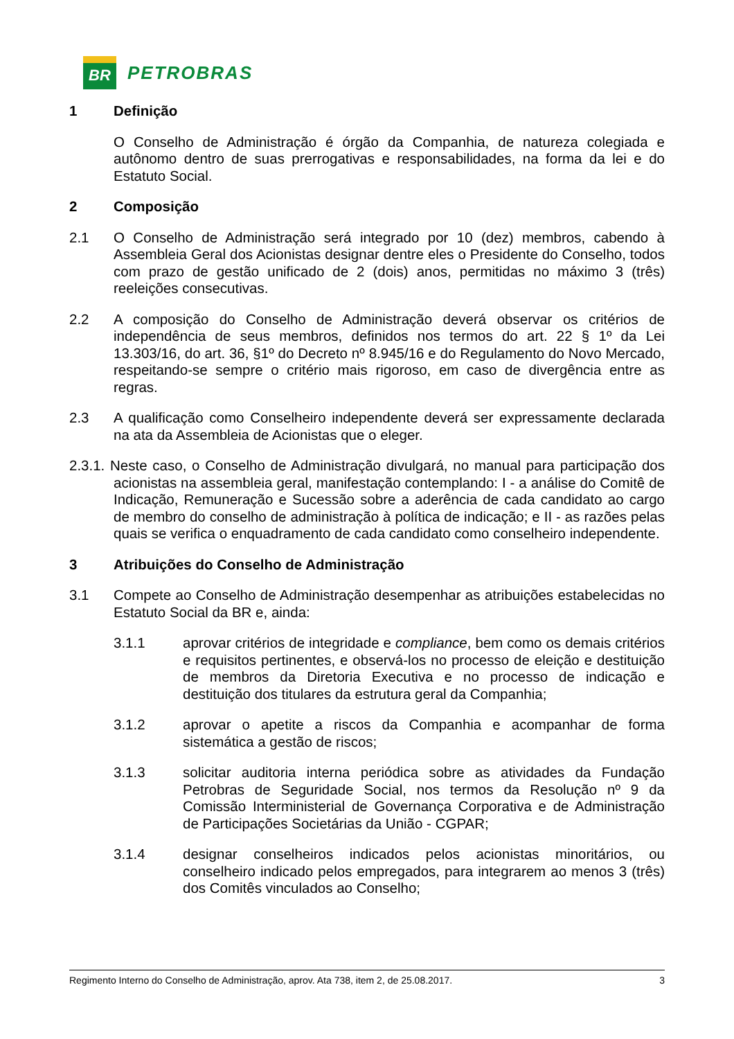BR
PETROBRAS
1 Definição
O Conselho de Administração é órgão da Companhia, de natureza colegiada e autônomo dentro de suas prerrogativas e responsabilidades, na forma da lei e do Estatuto Social.
2 Composição
2.1 O Conselho de Administração será integrado por 10 (dez) membros, cabendo à Assembleia Geral dos Acionistas designar dentre eles o Presidente do Conselho, todos com prazo de gestão unificado de 2 (dois) anos, permitidas no máximo 3 (três) reeleições consecutivas.
2.2 A composição do Conselho de Administração deverá observar os critérios de independência de seus membros, definidos nos termos do art. 22 § 1º da Lei 13.303/16, do art. 36, §1º do Decreto nº 8.945/16 e do Regulamento do Novo Mercado, respeitando-se sempre o critério mais rigoroso, em caso de divergência entre as regras.
2.3 A qualificação como Conselheiro independente deverá ser expressamente declarada na ata da Assembleia de Acionistas que o eleger.
2.3.1. Neste caso, o Conselho de Administração divulgará, no manual para participação dos acionistas na assembleia geral, manifestação contemplando: I - a análise do Comitê de Indicação, Remuneração e Sucessão sobre a aderência de cada candidato ao cargo de membro do conselho de administração à política de indicação; e II - as razões pelas quais se verifica o enquadramento de cada candidato como conselheiro independente.
3 Atribuições do Conselho de Administração
3.1 Compete ao Conselho de Administração desempenhar as atribuições estabelecidas no Estatuto Social da BR e, ainda:
3.1.1 aprovar critérios de integridade e compliance, bem como os demais critérios e requisitos pertinentes, e observá-los no processo de eleição e destituição de membros da Diretoria Executiva e no processo de indicação e destituição dos titulares da estrutura geral da Companhia;
3.1.2 aprovar o apetite a riscos da Companhia e acompanhar de forma sistemática a gestão de riscos;
3.1.3 solicitar auditoria interna periódica sobre as atividades da Fundação Petrobras de Seguridade Social, nos termos da Resolução nº 9 da Comissão Interministerial de Governança Corporativa e de Administração de Participações Societárias da União - CGPAR;
3.1.4 designar conselheiros indicados pelos acionistas minoritários, ou conselheiro indicado pelos empregados, para integrarem ao menos 3 (três) dos Comitês vinculados ao Conselho;
Regimento Interno do Conselho de Administração, aprov. Ata 738, item 2, de 25.08.2017. 3